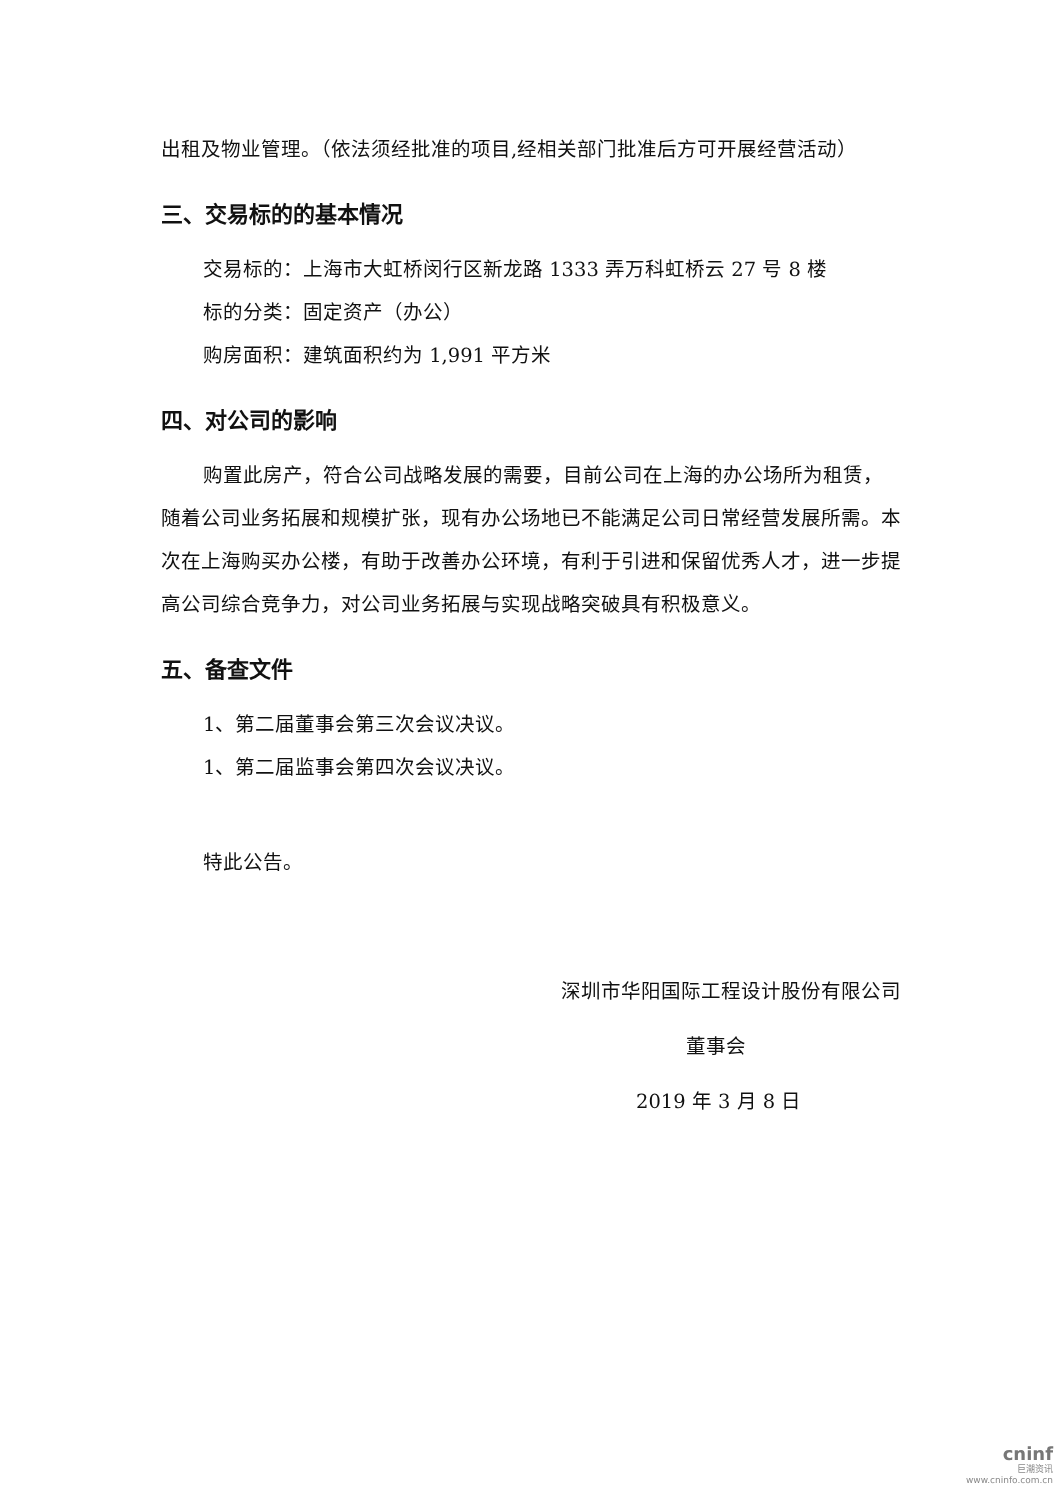出租及物业管理。（依法须经批准的项目,经相关部门批准后方可开展经营活动）
三、交易标的的基本情况
交易标的：上海市大虹桥闵行区新龙路 1333 弄万科虹桥云 27 号 8 楼
标的分类：固定资产（办公）
购房面积：建筑面积约为 1,991 平方米
四、对公司的影响
购置此房产，符合公司战略发展的需要，目前公司在上海的办公场所为租赁，随着公司业务拓展和规模扩张，现有办公场地已不能满足公司日常经营发展所需。本次在上海购买办公楼，有助于改善办公环境，有利于引进和保留优秀人才，进一步提高公司综合竞争力，对公司业务拓展与实现战略突破具有积极意义。
五、备查文件
1、第二届董事会第三次会议决议。
1、第二届监事会第四次会议决议。
特此公告。
深圳市华阳国际工程设计股份有限公司
董事会
2019 年 3 月 8 日
cninf
巨潮资讯
www.cninfo.com.cn